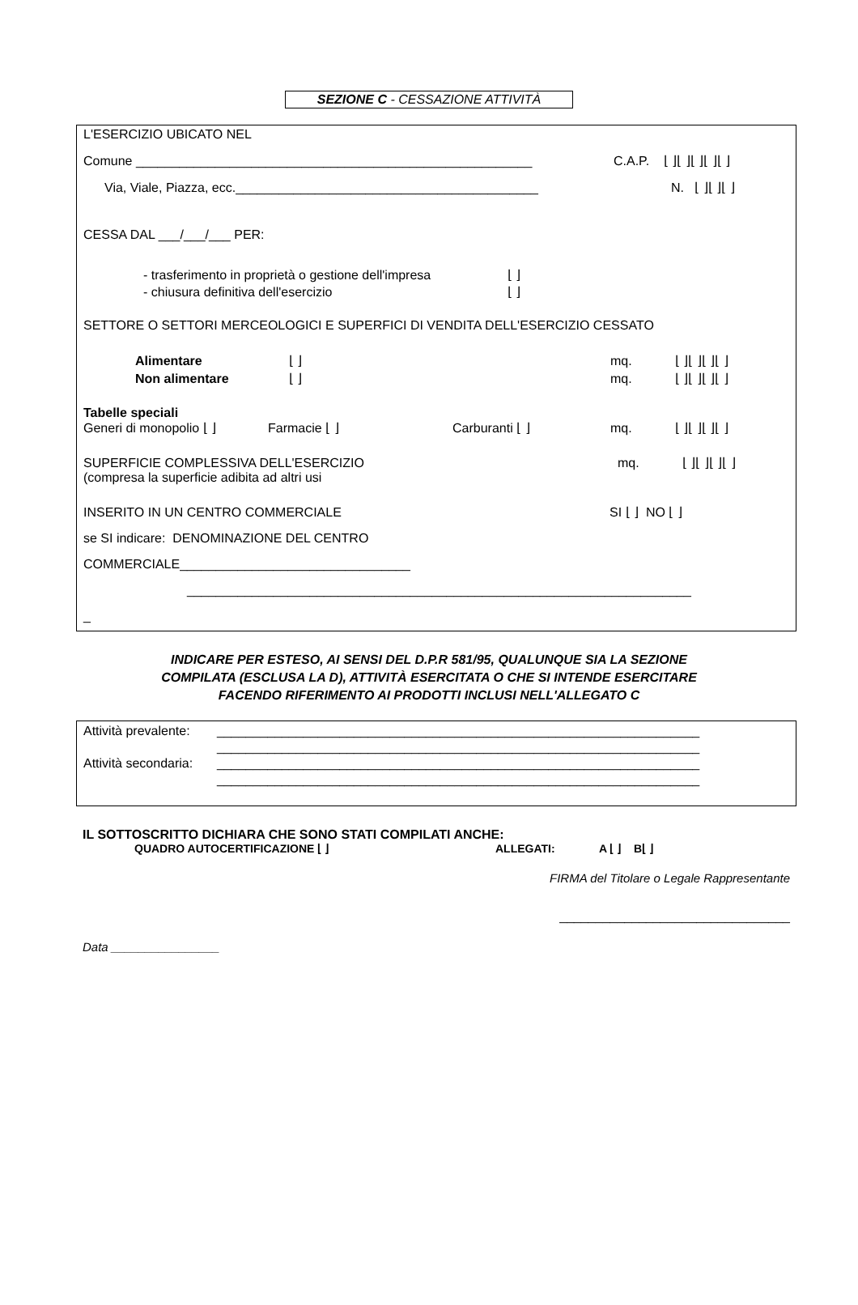SEZIONE C - CESSAZIONE ATTIVITÀ
L'ESERCIZIO UBICATO NEL
Comune _______________________________________________________ C.A.P. ⌊ ⌋⌊ ⌋⌊ ⌋⌊ ⌋⌊ ⌋
Via, Viale, Piazza, ecc.__________________________________________ N. ⌊ ⌋⌊ ⌋⌊ ⌋
CESSA DAL ___/___/___ PER:
- trasferimento in proprietà o gestione dell'impresa ⌊ ⌋
- chiusura definitiva dell'esercizio ⌊ ⌋
SETTORE O SETTORI MERCEOLOGICI E SUPERFICI DI VENDITA DELL'ESERCIZIO CESSATO
Alimentare ⌊ ⌋ mq. ⌊ ⌋⌊ ⌋⌊ ⌋⌊ ⌋
Non alimentare ⌊ ⌋ mq. ⌊ ⌋⌊ ⌋⌊ ⌋⌊ ⌋
Tabelle speciali
Generi di monopolio ⌊ ⌋ Farmacie ⌊ ⌋ Carburanti ⌊ ⌋ mq. ⌊ ⌋⌊ ⌋⌊ ⌋⌊ ⌋
SUPERFICIE COMPLESSIVA DELL'ESERCIZIO mq. ⌊ ⌋⌊ ⌋⌊ ⌋⌊ ⌋
(compresa la superficie adibita ad altri usi
INSERITO IN UN CENTRO COMMERCIALE SI ⌊ ⌋ NO ⌊ ⌋
se SI indicare: DENOMINAZIONE DEL CENTRO
COMMERCIALE________________________________
______________________________________________________________________
_
INDICARE PER ESTESO, AI SENSI DEL D.P.R 581/95, QUALUNQUE SIA LA SEZIONE
COMPILATA (ESCLUSA LA D), ATTIVITÀ ESERCITATA O CHE SI INTENDE ESERCITARE
FACENDO RIFERIMENTO AI PRODOTTI INCLUSI NELL'ALLEGATO C
Attività prevalente: ___________________________________________________________________
___________________________________________________________________
Attività secondaria: ___________________________________________________________________
___________________________________________________________________
IL SOTTOSCRITTO DICHIARA CHE SONO STATI COMPILATI ANCHE:
QUADRO AUTOCERTIFICAZIONE ⌊ ⌋ ALLEGATI: A ⌊ ⌋ B⌊ ⌋
FIRMA del Titolare o Legale Rappresentante
________________________________
Data ________________